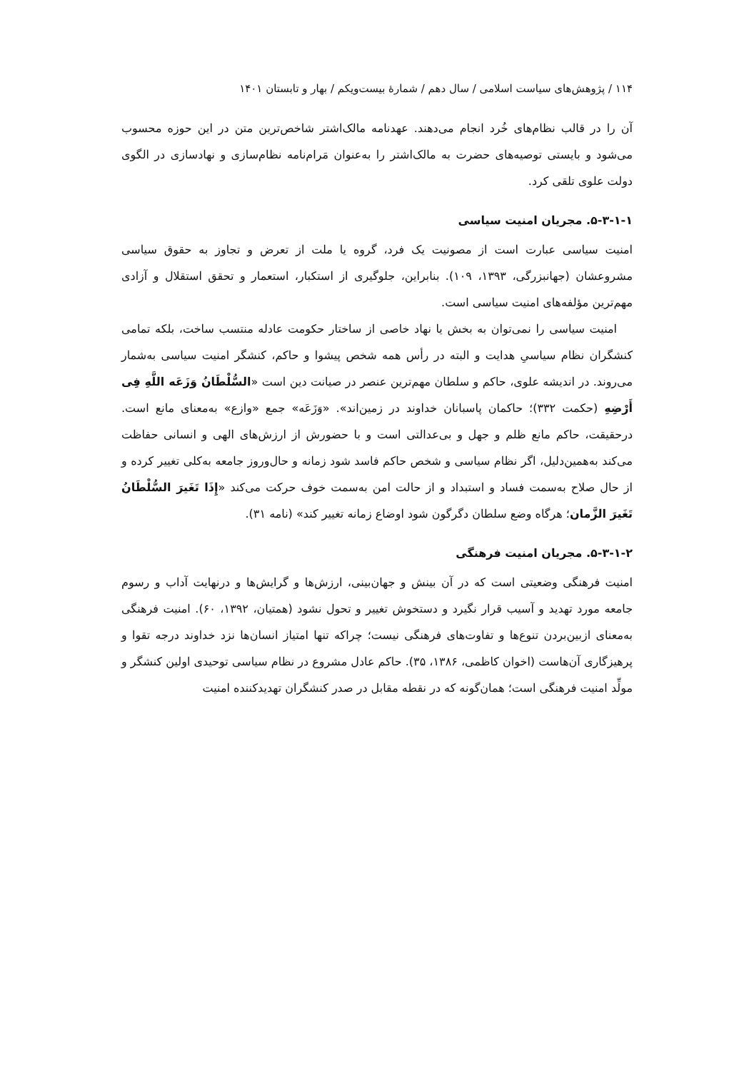۱۱۴ / پژوهش‌های سیاست اسلامی / سال دهم / شمارۀ بیست‌ویکم / بهار و تابستان ۱۴۰۱
آن را در قالب نظام‌های خُرد انجام می‌دهند. عهدنامه مالک‌اشتر شاخص‌ترین متن در این حوزه محسوب می‌شود و بایستی توصیه‌های حضرت به مالک‌اشتر را به‌عنوان مَرام‌نامه نظام‌سازی و نهادسازی در الگوی دولت علوی تلقی کرد.
۵-۳-۱-۱. مجریان امنیت سیاسی
امنیت سیاسی عبارت است از مصونیت یک فرد، گروه یا ملت از تعرض و تجاوز به حقوق سیاسی مشروعشان (جهانبزرگی، ۱۳۹۳، ۱۰۹). بنابراین، جلوگیری از استکبار، استعمار و تحقق استقلال و آزادی مهم‌ترین مؤلفه‌های امنیت سیاسی است.
امنیت سیاسی را نمی‌توان به بخش یا نهاد خاصی از ساختار حکومت عادله منتسب ساخت، بلکه تمامی کنشگران نظام سیاسیِ هدایت و البته در رأس همه شخص پیشوا و حاکم، کنشگر امنیت سیاسی به‌شمار می‌روند. در اندیشه علوی، حاکم و سلطان مهم‌ترین عنصر در صیانت دین است «السُّلْطَانُ وَزَعَه اللَّهِ فِی أَرْضِهِ (حکمت ۳۳۲)؛ حاکمان پاسبانان خداوند در زمین‌اند». «وَزَعَه» جمع «وازع» به‌معنای مانع است. درحقیقت، حاکم مانع ظلم و جهل و بی‌عدالتی است و با حضورش از ارزش‌های الهی و انسانی حفاظت می‌کند به‌همین‌دلیل، اگر نظام سیاسی و شخص حاکم فاسد شود زمانه و حال‌وروز جامعه به‌کلی تغییر کرده و از حال صلاح به‌سمت فساد و استبداد و از حالت امن به‌سمت خوف حرکت می‌کند «إِذَا تَغَیرَ السُّلْطَانُ تَغَیرَ الزَّمان؛ هرگاه وضع سلطان دگرگون شود اوضاع زمانه تغییر کند» (نامه ۳۱).
۵-۳-۱-۲. مجریان امنیت فرهنگی
امنیت فرهنگی وضعیتی است که در آن بینش و جهان‌بینی، ارزش‌ها و گرایش‌ها و درنهایت آداب و رسوم جامعه مورد تهدید و آسیب قرار نگیرد و دستخوش تغییر و تحول نشود (همتیان، ۱۳۹۲، ۶۰). امنیت فرهنگی به‌معنای ازبین‌بردن تنوع‌ها و تفاوت‌های فرهنگی نیست؛ چراکه تنها امتیاز انسان‌ها نزد خداوند درجه تقوا و پرهیزگاری آن‌هاست (اخوان کاظمی، ۱۳۸۶، ۳۵). حاکم عادل مشروع در نظام سیاسی توحیدی اولین کنشگر و مولِّد امنیت فرهنگی است؛ همان‌گونه که در نقطه مقابل در صدر کنشگران تهدیدکننده امنیت